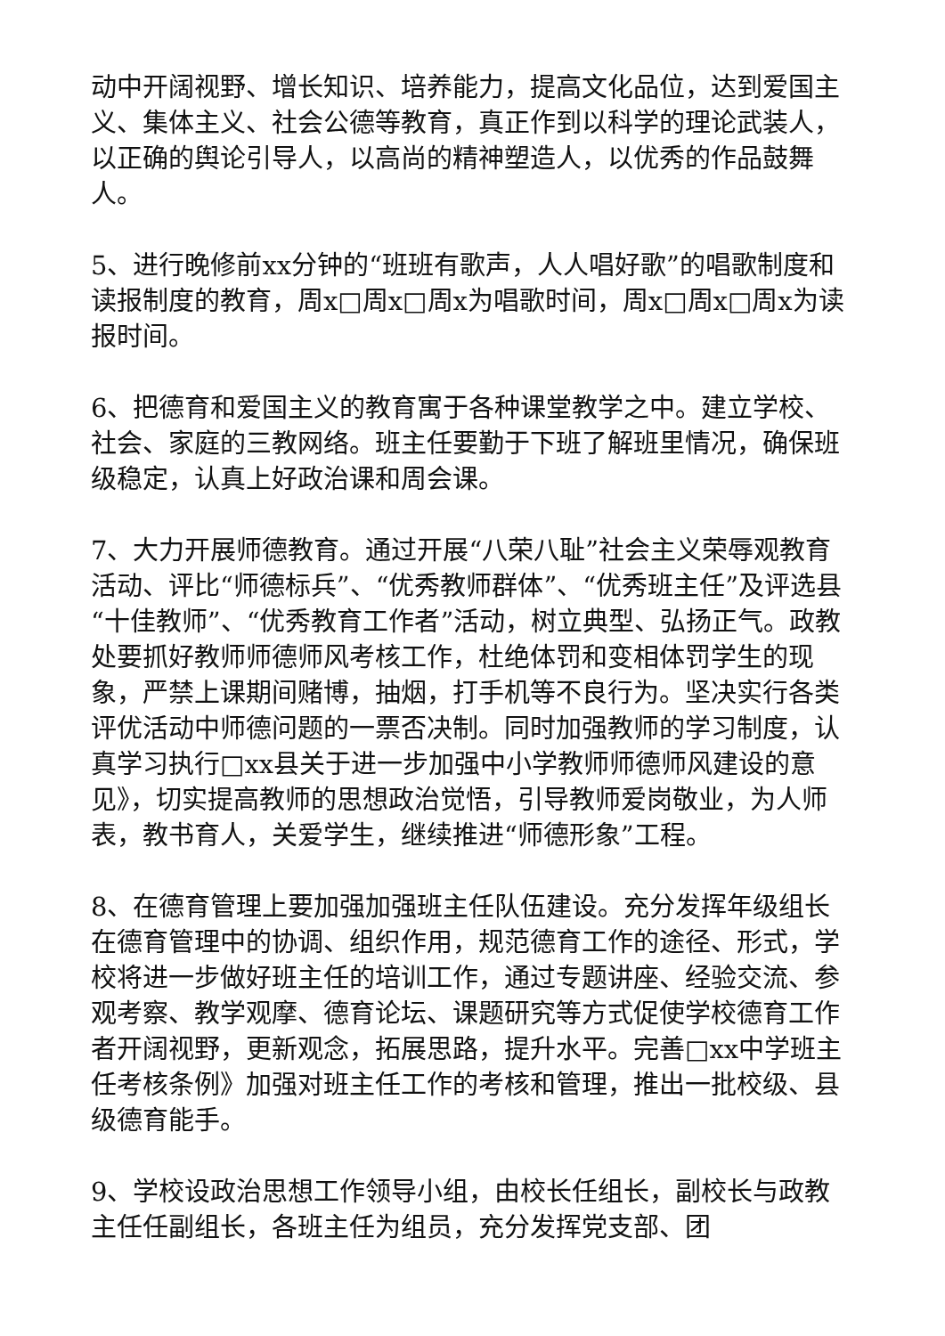动中开阔视野、增长知识、培养能力，提高文化品位，达到爱国主义、集体主义、社会公德等教育，真正作到以科学的理论武装人，以正确的舆论引导人，以高尚的精神塑造人，以优秀的作品鼓舞人。
5、进行晚修前xx分钟的“班班有歌声，人人唱好歌”的唱歌制度和读报制度的教育，周x□周x□周x为唱歌时间，周x□周x□周x为读报时间。
6、把德育和爱国主义的教育寓于各种课堂教学之中。建立学校、社会、家庭的三教网络。班主任要勤于下班了解班里情况，确保班级稳定，认真上好政治课和周会课。
7、大力开展师德教育。通过开展“八荣八耻”社会主义荣辱观教育活动、评比“师德标兵”、“优秀教师群体”、“优秀班主任”及评选县“十佳教师”、“优秀教育工作者”活动，树立典型、弘扬正气。政教处要抓好教师师德师风考核工作，杜绝体罚和变相体罚学生的现象，严禁上课期间赌博，抽烟，打手机等不良行为。坚决实行各类评优活动中师德问题的一票否决制。同时加强教师的学习制度，认真学习执行□xx县关于进一步加强中小学教师师德师风建设的意见》，切实提高教师的思想政治觉悟，引导教师爱岗敬业，为人师表，教书育人，关爱学生，继续推进“师德形象”工程。
8、在德育管理上要加强加强班主任队伍建设。充分发挥年级组长在德育管理中的协调、组织作用，规范德育工作的途径、形式，学校将进一步做好班主任的培训工作，通过专题讲座、经验交流、参观考察、教学观摩、德育论坛、课题研究等方式促使学校德育工作者开阔视野，更新观念，拓展思路，提升水平。完善□xx中学班主任考核条例》加强对班主任工作的考核和管理，推出一批校级、县级德育能手。
9、学校设政治思想工作领导小组，由校长任组长，副校长与政教主任任副组长，各班主任为组员，充分发挥党支部、团